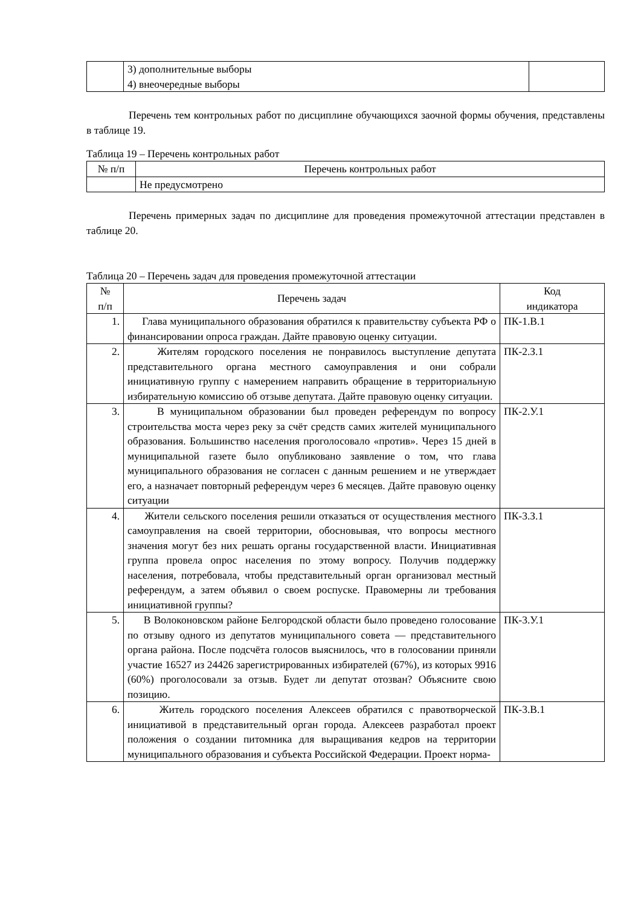| | 3) дополнительные выборы 4) внеочередные выборы | |
Перечень тем контрольных работ по дисциплине обучающихся заочной формы обучения, представлены в таблице 19.
Таблица 19 – Перечень контрольных работ
| № п/п | Перечень контрольных работ |
| --- | --- |
| | Не предусмотрено |
Перечень примерных задач по дисциплине для проведения промежуточной аттестации представлен в таблице 20.
Таблица 20 – Перечень задач для проведения промежуточной аттестации
| № п/п | Перечень задач | Код индикатора |
| --- | --- | --- |
| 1. | Глава муниципального образования обратился к правительству субъекта РФ о финансировании опроса граждан. Дайте правовую оценку ситуации. | ПК-1.В.1 |
| 2. | Жителям городского поселения не понравилось выступление депутата представительного органа местного самоуправления и они собрали инициативную группу с намерением направить обращение в территориальную избирательную комиссию об отзыве депутата. Дайте правовую оценку ситуации. | ПК-2.З.1 |
| 3. | В муниципальном образовании был проведен референдум по вопросу строительства моста через реку за счёт средств самих жителей муниципального образования. Большинство населения проголосовало «против». Через 15 дней в муниципальной газете было опубликовано заявление о том, что глава муниципального образования не согласен с данным решением и не утверждает его, а назначает повторный референдум через 6 месяцев. Дайте правовую оценку ситуации | ПК-2.У.1 |
| 4. | Жители сельского поселения решили отказаться от осуществления местного самоуправления на своей территории, обосновывая, что вопросы местного значения могут без них решать органы государственной власти. Инициативная группа провела опрос населения по этому вопросу. Получив поддержку населения, потребовала, чтобы представительный орган организовал местный референдум, а затем объявил о своем роспуске. Правомерны ли требования инициативной группы? | ПК-3.З.1 |
| 5. | В Волоконовском районе Белгородской области было проведено голосование по отзыву одного из депутатов муниципального совета — представительного органа района. После подсчёта голосов выяснилось, что в голосовании приняли участие 16527 из 24426 зарегистрированных избирателей (67%), из которых 9916 (60%) проголосовали за отзыв. Будет ли депутат отозван? Объясните свою позицию. | ПК-3.У.1 |
| 6. | Житель городского поселения Алексеев обратился с правотворческой инициативой в представительный орган города. Алексеев разработал проект положения о создании питомника для выращивания кедров на территории муниципального образования и субъекта Российской Федерации. Проект норма- | ПК-3.В.1 |